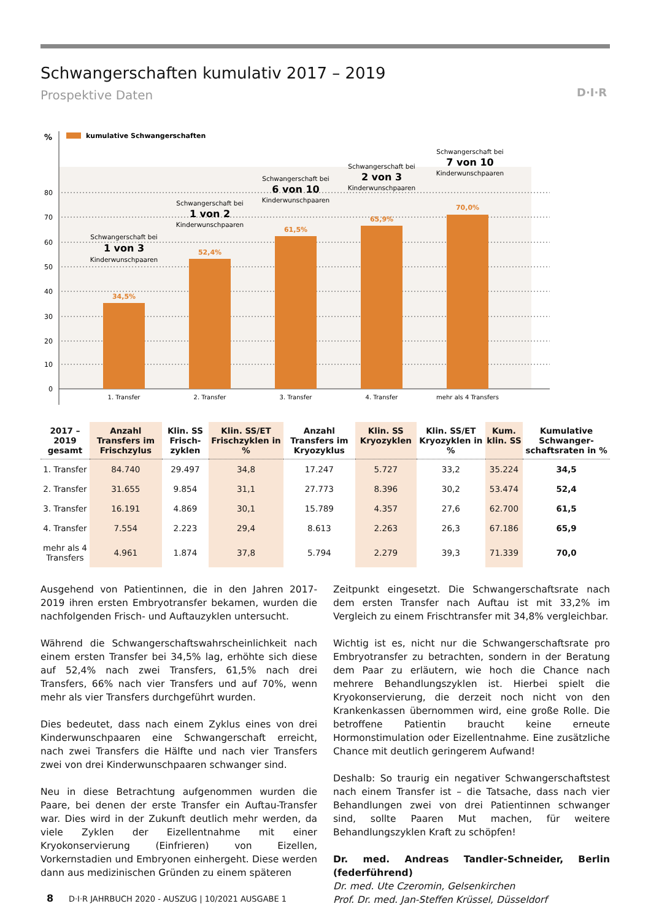Schwangerschaften kumulativ 2017 – 2019
Prospektive Daten D·I·R
%
kumulative Schwangerschaften
80
70
60
50
40
30
20
10
0
34,5%
52,4%
61,5%
65,9%
70,0%
1. Transfer
2. Transfer
3. Transfer
4. Transfer
mehr als 4 Transfers
Schwangerschaft bei
1 von 3
Kinderwunschpaaren
Schwangerschaft bei
1 von 2
Kinderwunschpaaren
Schwangerschaft bei
6 von 10
Kinderwunschpaaren
Schwangerschaft bei
2 von 3
Kinderwunschpaaren
Schwangerschaft bei
7 von 10
Kinderwunschpaaren
| 2017 – 2019 gesamt | Anzahl Transfers im Frischzylus | Klin. SS Frisch-zyklen | Klin. SS/ET Frischzyklen in % | Anzahl Transfers im Kryozyklus | Klin. SS Kryozyklen | Klin. SS/ET Kryozyklen in % | Kum. klin. SS | Kumulative Schwanger-schaftsraten in % |
| --- | --- | --- | --- | --- | --- | --- | --- | --- |
| 1. Transfer | 84.740 | 29.497 | 34,8 | 17.247 | 5.727 | 33,2 | 35.224 | 34,5 |
| 2. Transfer | 31.655 | 9.854 | 31,1 | 27.773 | 8.396 | 30,2 | 53.474 | 52,4 |
| 3. Transfer | 16.191 | 4.869 | 30,1 | 15.789 | 4.357 | 27,6 | 62.700 | 61,5 |
| 4. Transfer | 7.554 | 2.223 | 29,4 | 8.613 | 2.263 | 26,3 | 67.186 | 65,9 |
| mehr als 4 Transfers | 4.961 | 1.874 | 37,8 | 5.794 | 2.279 | 39,3 | 71.339 | 70,0 |
Ausgehend von Patientinnen, die in den Jahren 2017-2019 ihren ersten Embryotransfer bekamen, wurden die nachfolgenden Frisch- und Auftauzyklen untersucht.
Während die Schwangerschaftswahrscheinlichkeit nach einem ersten Transfer bei 34,5% lag, erhöhte sich diese auf 52,4% nach zwei Transfers, 61,5% nach drei Transfers, 66% nach vier Transfers und auf 70%, wenn mehr als vier Transfers durchgeführt wurden.
Dies bedeutet, dass nach einem Zyklus eines von drei Kinderwunschpaaren eine Schwangerschaft erreicht, nach zwei Transfers die Hälfte und nach vier Transfers zwei von drei Kinderwunschpaaren schwanger sind.
Neu in diese Betrachtung aufgenommen wurden die Paare, bei denen der erste Transfer ein Auftau-Transfer war. Dies wird in der Zukunft deutlich mehr werden, da viele Zyklen der Eizellentnahme mit einer Kryokonservierung (Einfrieren) von Eizellen, Vorkernstadien und Embryonen einhergeht. Diese werden dann aus medizinischen Gründen zu einem späteren
Zeitpunkt eingesetzt. Die Schwangerschaftsrate nach dem ersten Transfer nach Auftau ist mit 33,2% im Vergleich zu einem Frischtransfer mit 34,8% vergleichbar.
Wichtig ist es, nicht nur die Schwangerschaftsrate pro Embryotransfer zu betrachten, sondern in der Beratung dem Paar zu erläutern, wie hoch die Chance nach mehrere Behandlungszyklen ist. Hierbei spielt die Kryokonservierung, die derzeit noch nicht von den Krankenkassen übernommen wird, eine große Rolle. Die betroffene Patientin braucht keine erneute Hormonstimulation oder Eizellentnahme. Eine zusätzliche Chance mit deutlich geringerem Aufwand!
Deshalb: So traurig ein negativer Schwangerschaftstest nach einem Transfer ist – die Tatsache, dass nach vier Behandlungen zwei von drei Patientinnen schwanger sind, sollte Paaren Mut machen, für weitere Behandlungszyklen Kraft zu schöpfen!
Dr. med. Andreas Tandler-Schneider, Berlin (federführend)
Dr. med. Ute Czeromin, Gelsenkirchen
Prof. Dr. med. Jan-Steffen Krüssel, Düsseldorf
8 D·I·R JAHRBUCH 2020 - AUSZUG | 10/2021 AUSGABE 1